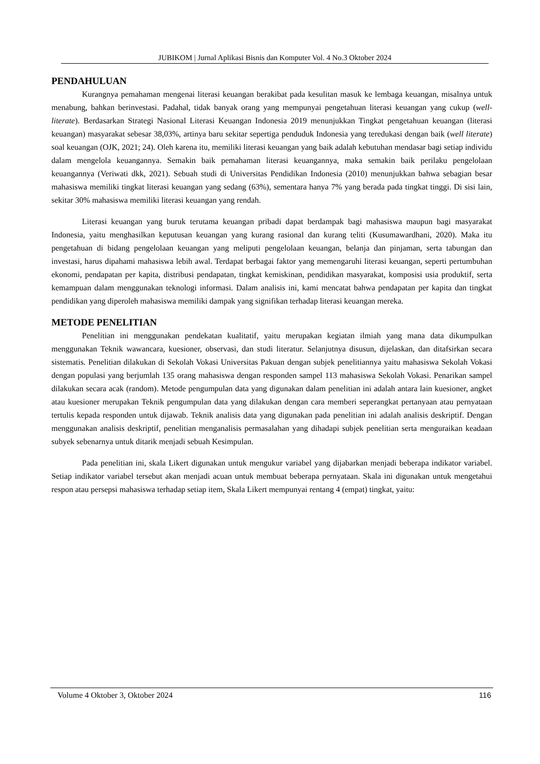JUBIKOM | Jurnal Aplikasi Bisnis dan Komputer Vol. 4 No.3 Oktober 2024
PENDAHULUAN
Kurangnya pemahaman mengenai literasi keuangan berakibat pada kesulitan masuk ke lembaga keuangan, misalnya untuk menabung, bahkan berinvestasi. Padahal, tidak banyak orang yang mempunyai pengetahuan literasi keuangan yang cukup (well-literate). Berdasarkan Strategi Nasional Literasi Keuangan Indonesia 2019 menunjukkan Tingkat pengetahuan keuangan (literasi keuangan) masyarakat sebesar 38,03%, artinya baru sekitar sepertiga penduduk Indonesia yang teredukasi dengan baik (well literate) soal keuangan (OJK, 2021; 24). Oleh karena itu, memiliki literasi keuangan yang baik adalah kebutuhan mendasar bagi setiap individu dalam mengelola keuangannya. Semakin baik pemahaman literasi keuangannya, maka semakin baik perilaku pengelolaan keuangannya (Veriwati dkk, 2021). Sebuah studi di Universitas Pendidikan Indonesia (2010) menunjukkan bahwa sebagian besar mahasiswa memiliki tingkat literasi keuangan yang sedang (63%), sementara hanya 7% yang berada pada tingkat tinggi. Di sisi lain, sekitar 30% mahasiswa memiliki literasi keuangan yang rendah.
Literasi keuangan yang buruk terutama keuangan pribadi dapat berdampak bagi mahasiswa maupun bagi masyarakat Indonesia, yaitu menghasilkan keputusan keuangan yang kurang rasional dan kurang teliti (Kusumawardhani, 2020). Maka itu pengetahuan di bidang pengelolaan keuangan yang meliputi pengelolaan keuangan, belanja dan pinjaman, serta tabungan dan investasi, harus dipahami mahasiswa lebih awal. Terdapat berbagai faktor yang memengaruhi literasi keuangan, seperti pertumbuhan ekonomi, pendapatan per kapita, distribusi pendapatan, tingkat kemiskinan, pendidikan masyarakat, komposisi usia produktif, serta kemampuan dalam menggunakan teknologi informasi. Dalam analisis ini, kami mencatat bahwa pendapatan per kapita dan tingkat pendidikan yang diperoleh mahasiswa memiliki dampak yang signifikan terhadap literasi keuangan mereka.
METODE PENELITIAN
Penelitian ini menggunakan pendekatan kualitatif, yaitu merupakan kegiatan ilmiah yang mana data dikumpulkan menggunakan Teknik wawancara, kuesioner, observasi, dan studi literatur. Selanjutnya disusun, dijelaskan, dan ditafsirkan secara sistematis. Penelitian dilakukan di Sekolah Vokasi Universitas Pakuan dengan subjek penelitiannya yaitu mahasiswa Sekolah Vokasi dengan populasi yang berjumlah 135 orang mahasiswa dengan responden sampel 113 mahasiswa Sekolah Vokasi. Penarikan sampel dilakukan secara acak (random). Metode pengumpulan data yang digunakan dalam penelitian ini adalah antara lain kuesioner, angket atau kuesioner merupakan Teknik pengumpulan data yang dilakukan dengan cara memberi seperangkat pertanyaan atau pernyataan tertulis kepada responden untuk dijawab. Teknik analisis data yang digunakan pada penelitian ini adalah analisis deskriptif. Dengan menggunakan analisis deskriptif, penelitian menganalisis permasalahan yang dihadapi subjek penelitian serta menguraikan keadaan subyek sebenarnya untuk ditarik menjadi sebuah Kesimpulan.
Pada penelitian ini, skala Likert digunakan untuk mengukur variabel yang dijabarkan menjadi beberapa indikator variabel. Setiap indikator variabel tersebut akan menjadi acuan untuk membuat beberapa pernyataan. Skala ini digunakan untuk mengetahui respon atau persepsi mahasiswa terhadap setiap item, Skala Likert mempunyai rentang 4 (empat) tingkat, yaitu:
Volume 4 Oktober 3, Oktober 2024 116